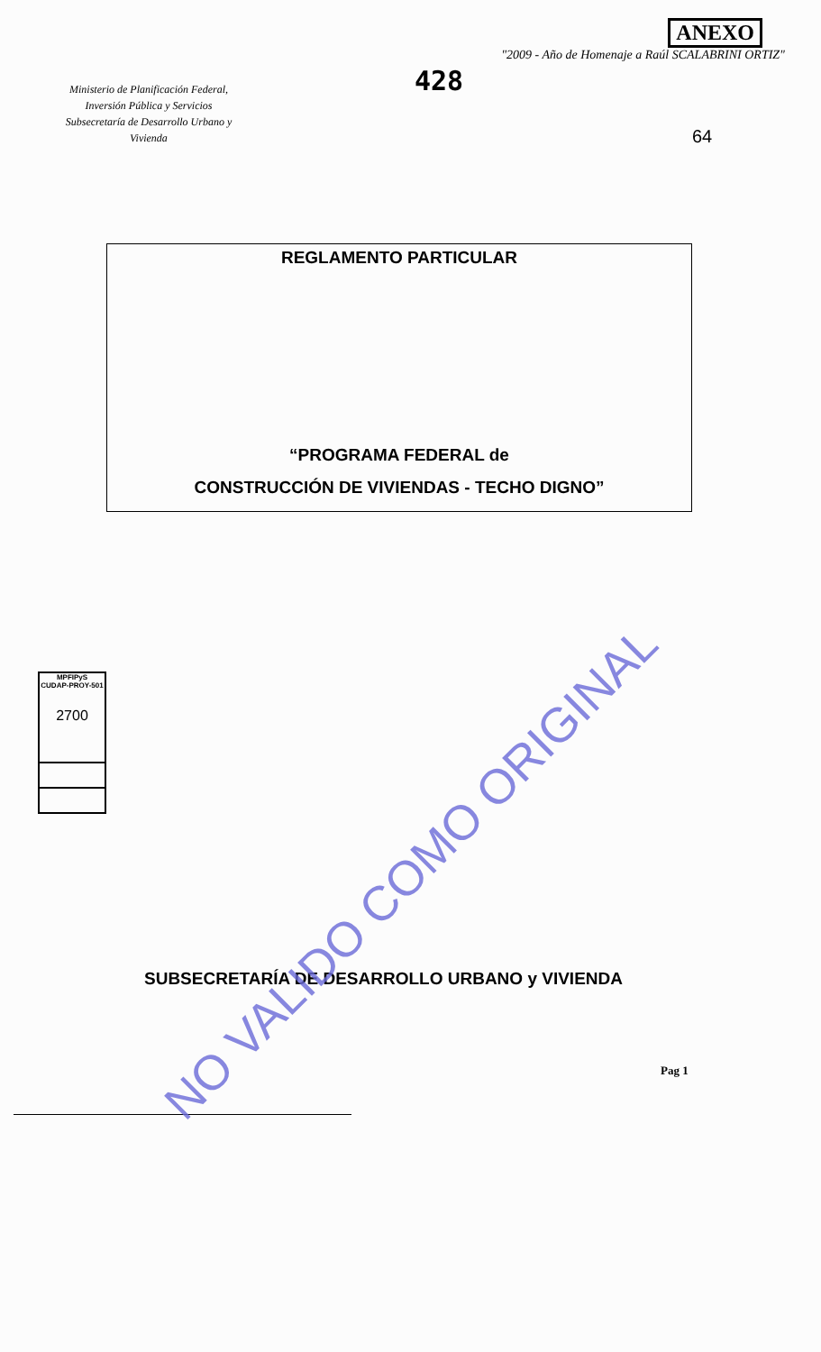Ministerio de Planificación Federal,
Inversión Pública y Servicios
Subsecretaría de Desarrollo Urbano y
Vivienda
ANEXO
"2009 - Año de Homenaje a Raúl SCALABRINI ORTIZ"
428
64
REGLAMENTO PARTICULAR
“PROGRAMA FEDERAL de
CONSTRUCCIÓN DE VIVIENDAS - TECHO DIGNO”
MPFIPyS
CUDAP-PROY-501
2700
SUBSECRETARÍA DE DESARROLLO URBANO y VIVIENDA
Pag 1
NO VALIDO COMO ORIGINAL